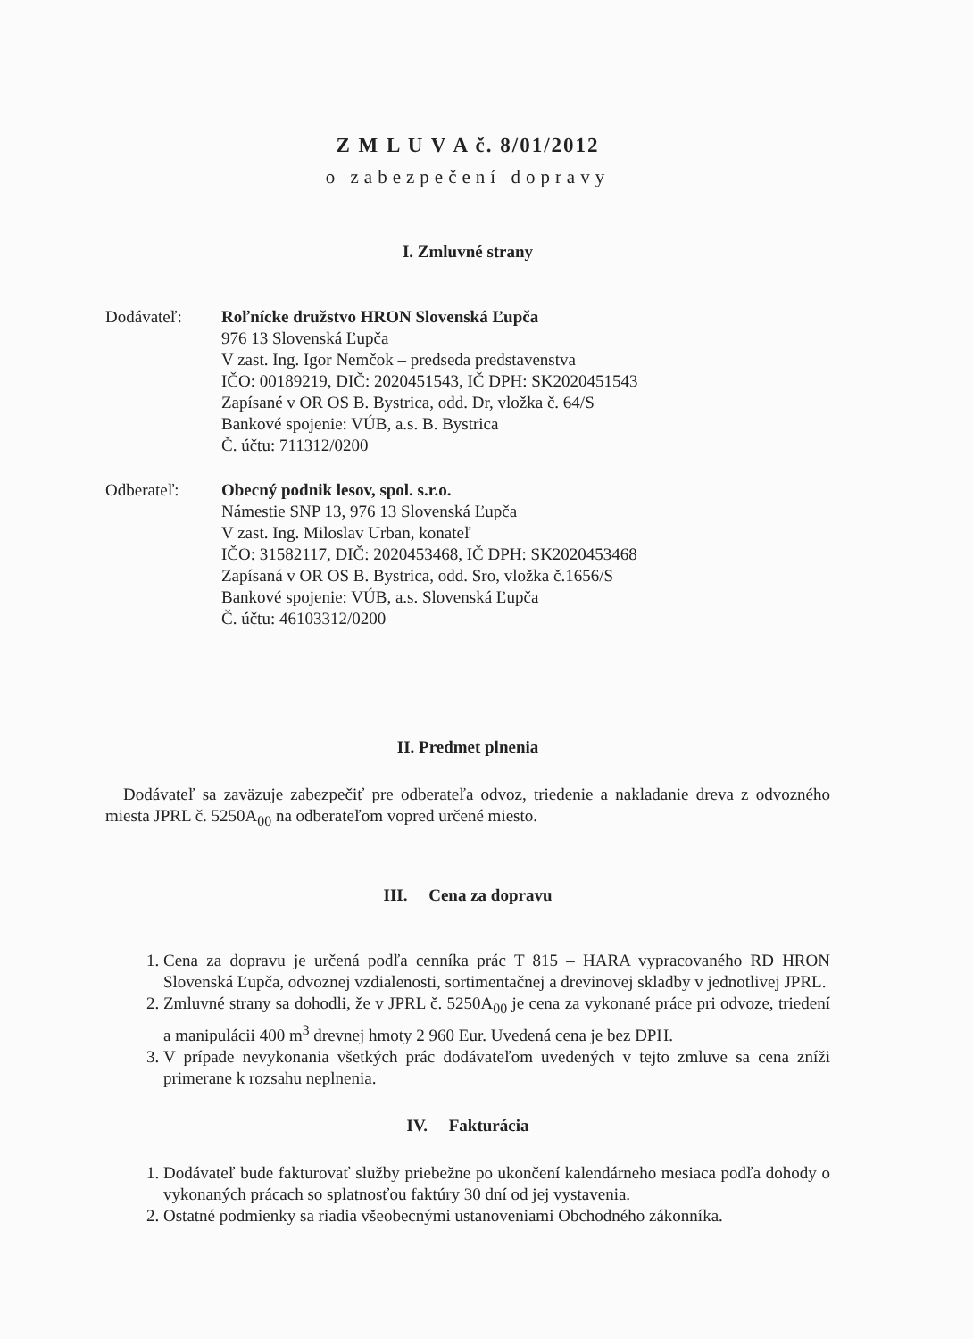Z M L U V A č. 8/01/2012
o zabezpečení dopravy
I. Zmluvné strany
Dodávateľ: Roľnícke družstvo HRON Slovenská Ľupča
976 13 Slovenská Ľupča
V zast. Ing. Igor Nemčok – predseda predstavenstva
IČO: 00189219, DIČ: 2020451543, IČ DPH: SK2020451543
Zapísané v OR OS B. Bystrica, odd. Dr, vložka č. 64/S
Bankové spojenie: VÚB, a.s. B. Bystrica
Č. účtu: 711312/0200
Odberateľ: Obecný podnik lesov, spol. s.r.o.
Námestie SNP 13, 976 13 Slovenská Ľupča
V zast. Ing. Miloslav Urban, konateľ
IČO: 31582117, DIČ: 2020453468, IČ DPH: SK2020453468
Zapísaná v OR OS B. Bystrica, odd. Sro, vložka č.1656/S
Bankové spojenie: VÚB, a.s. Slovenská Ľupča
Č. účtu: 46103312/0200
II. Predmet plnenia
Dodávateľ sa zaväzuje zabezpečiť pre odberateľa odvoz, triedenie a nakladanie dreva z odvozného miesta JPRL č. 5250A<sub>00</sub> na odberateľom vopred určené miesto.
III. Cena za dopravu
1. Cena za dopravu je určená podľa cenníka prác T 815 – HARA vypracovaného RD HRON Slovenská Ľupča, odvoznej vzdialenosti, sortimentačnej a drevinovej skladby v jednotlivej JPRL.
2. Zmluvné strany sa dohodli, že v JPRL č. 5250A<sub>00</sub> je cena za vykonané práce pri odvoze, triedení a manipulácii 400 m<sup>3</sup> drevnej hmoty 2 960 Eur. Uvedená cena je bez DPH.
3. V prípade nevykonania všetkých prác dodávateľom uvedených v tejto zmluve sa cena zníži primerane k rozsahu neplnenia.
IV. Fakturácia
1. Dodávateľ bude fakturovať služby priebežne po ukončení kalendárneho mesiaca podľa dohody o vykonaných prácach so splatnosťou faktúry 30 dní od jej vystavenia.
2. Ostatné podmienky sa riadia všeobecnými ustanoveniami Obchodného zákonníka.